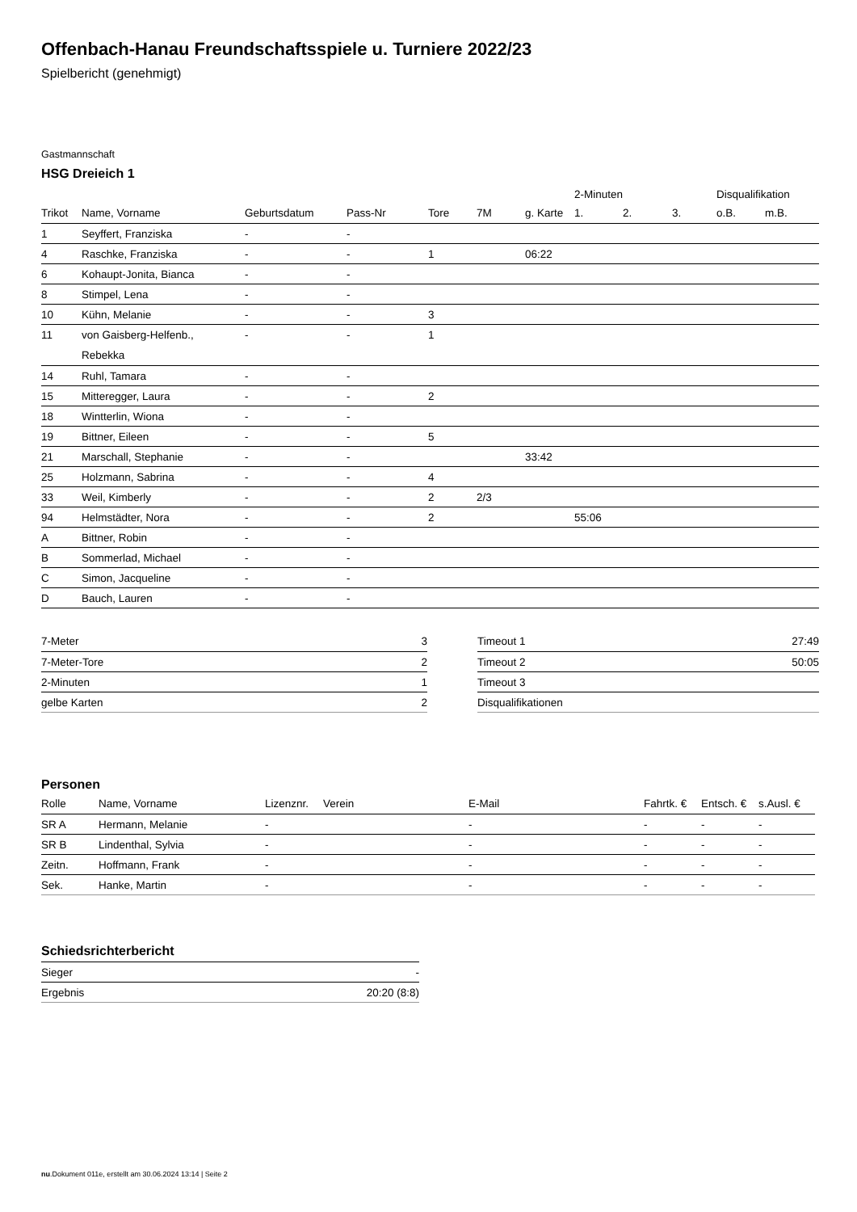Offenbach-Hanau Freundschaftsspiele u. Turniere 2022/23
Spielbericht (genehmigt)
Gastmannschaft
HSG Dreieich 1
| | | | | | | | 2-Minuten | | | Disqualifikation | |
| --- | --- | --- | --- | --- | --- | --- | --- | --- | --- | --- | --- |
| Trikot | Name, Vorname | Geburtsdatum | Pass-Nr | Tore | 7M | g. Karte | 1. | 2. | 3. | o.B. | m.B. |
| 1 | Seyffert, Franziska | - | - | | | | | | | | |
| 4 | Raschke, Franziska | - | - | 1 | | 06:22 | | | | | |
| 6 | Kohaupt-Jonita, Bianca | - | - | | | | | | | | |
| 8 | Stimpel, Lena | - | - | | | | | | | | |
| 10 | Kühn, Melanie | - | - | 3 | | | | | | | |
| 11 | von Gaisberg-Helfenb., Rebekka | - | - | 1 | | | | | | | |
| 14 | Ruhl, Tamara | - | - | | | | | | | | |
| 15 | Mitteregger, Laura | - | - | 2 | | | | | | | |
| 18 | Wintterlin, Wiona | - | - | | | | | | | | |
| 19 | Bittner, Eileen | - | - | 5 | | | | | | | |
| 21 | Marschall, Stephanie | - | - | | | 33:42 | | | | | |
| 25 | Holzmann, Sabrina | - | - | 4 | | | | | | | |
| 33 | Weil, Kimberly | - | - | 2 | 2/3 | | | | | | |
| 94 | Helmstädter, Nora | - | - | 2 | | | 55:06 | | | | |
| A | Bittner, Robin | - | - | | | | | | | | |
| B | Sommerlad, Michael | - | - | | | | | | | | |
| C | Simon, Jacqueline | - | - | | | | | | | | |
| D | Bauch, Lauren | - | - | | | | | | | | |
| 7-Meter | 3 |
| 7-Meter-Tore | 2 |
| 2-Minuten | 1 |
| gelbe Karten | 2 |
| Timeout 1 | 27:49 |
| Timeout 2 | 50:05 |
| Timeout 3 | |
| Disqualifikationen | |
Personen
| Rolle | Name, Vorname | Lizenznr. | Verein | E-Mail | Fahrtk. € | Entsch. € | s.Ausl. € |
| --- | --- | --- | --- | --- | --- | --- | --- |
| SR A | Hermann, Melanie | - | | - | - | - | - |
| SR B | Lindenthal, Sylvia | - | | - | - | - | - |
| Zeitn. | Hoffmann, Frank | - | | - | - | - | - |
| Sek. | Hanke, Martin | - | | - | - | - | - |
Schiedsrichterbericht
| Sieger | - |
| Ergebnis | 20:20 (8:8) |
nu.Dokument 011e, erstellt am 30.06.2024 13:14 | Seite 2